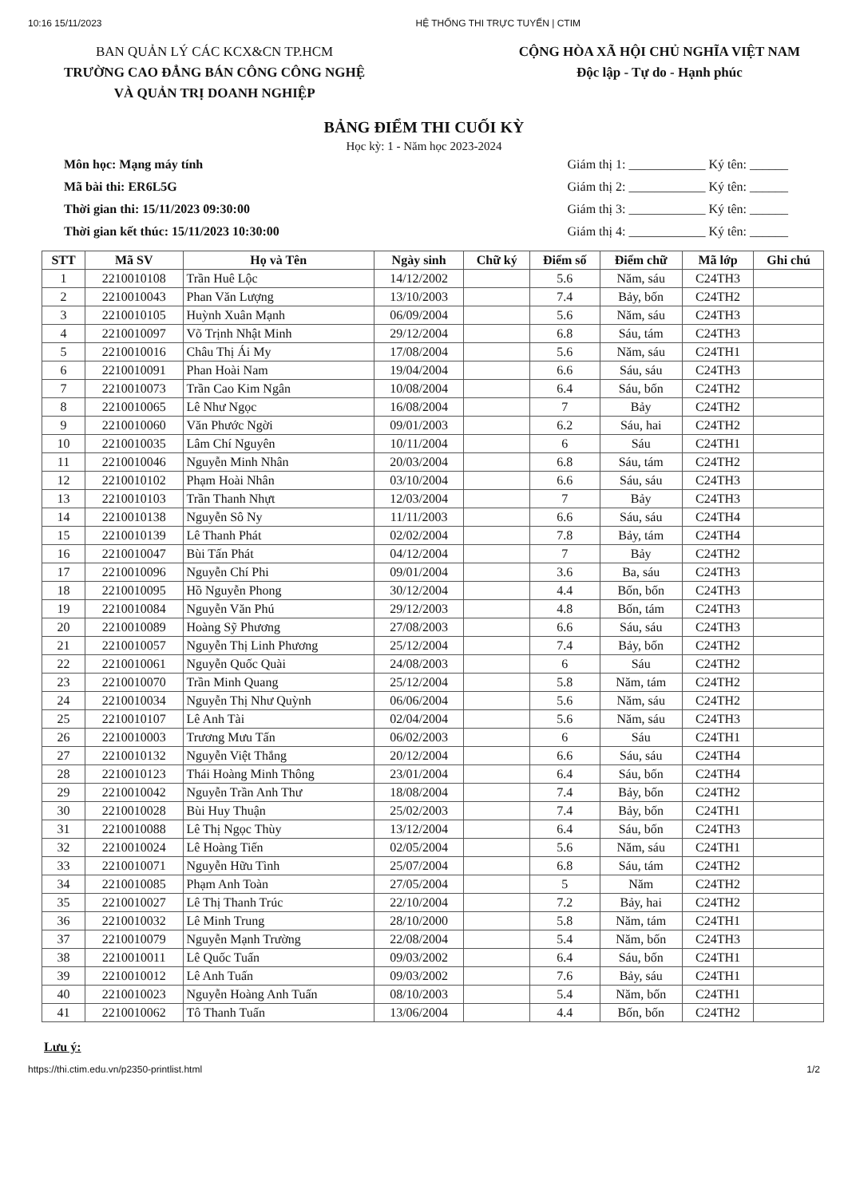10:16 15/11/2023 HỆ THỐNG THI TRỰC TUYẾN | CTIM
BAN QUẢN LÝ CÁC KCX&CN TP.HCM
TRƯỜNG CAO ĐẲNG BÁN CÔNG CÔNG NGHỆ
VÀ QUẢN TRỊ DOANH NGHIỆP
CỘNG HÒA XÃ HỘI CHỦ NGHĨA VIỆT NAM
Độc lập - Tự do - Hạnh phúc
BẢNG ĐIỂM THI CUỐI KỲ
Học kỳ: 1 - Năm học 2023-2024
Môn học: Mạng máy tính
Mã bài thi: ER6L5G
Thời gian thi: 15/11/2023 09:30:00
Thời gian kết thúc: 15/11/2023 10:30:00
Giám thị 1: ____________ Ký tên: ______
Giám thị 2: ____________ Ký tên: ______
Giám thị 3: ____________ Ký tên: ______
Giám thị 4: ____________ Ký tên: ______
| STT | Mã SV | Họ và Tên | Ngày sinh | Chữ ký | Điểm số | Điểm chữ | Mã lớp | Ghi chú |
| --- | --- | --- | --- | --- | --- | --- | --- | --- |
| 1 | 2210010108 | Trần Huê Lộc | 14/12/2002 | | 5.6 | Năm, sáu | C24TH3 | |
| 2 | 2210010043 | Phan Văn Lượng | 13/10/2003 | | 7.4 | Bảy, bốn | C24TH2 | |
| 3 | 2210010105 | Huỳnh Xuân Mạnh | 06/09/2004 | | 5.6 | Năm, sáu | C24TH3 | |
| 4 | 2210010097 | Võ Trịnh Nhật Minh | 29/12/2004 | | 6.8 | Sáu, tám | C24TH3 | |
| 5 | 2210010016 | Châu Thị Ái My | 17/08/2004 | | 5.6 | Năm, sáu | C24TH1 | |
| 6 | 2210010091 | Phan Hoài Nam | 19/04/2004 | | 6.6 | Sáu, sáu | C24TH3 | |
| 7 | 2210010073 | Trần Cao Kim Ngân | 10/08/2004 | | 6.4 | Sáu, bốn | C24TH2 | |
| 8 | 2210010065 | Lê Như Ngọc | 16/08/2004 | | 7 | Bảy | C24TH2 | |
| 9 | 2210010060 | Văn Phước Ngời | 09/01/2003 | | 6.2 | Sáu, hai | C24TH2 | |
| 10 | 2210010035 | Lâm Chí Nguyên | 10/11/2004 | | 6 | Sáu | C24TH1 | |
| 11 | 2210010046 | Nguyễn Minh Nhân | 20/03/2004 | | 6.8 | Sáu, tám | C24TH2 | |
| 12 | 2210010102 | Phạm Hoài Nhân | 03/10/2004 | | 6.6 | Sáu, sáu | C24TH3 | |
| 13 | 2210010103 | Trần Thanh Nhựt | 12/03/2004 | | 7 | Bảy | C24TH3 | |
| 14 | 2210010138 | Nguyễn Sô Ny | 11/11/2003 | | 6.6 | Sáu, sáu | C24TH4 | |
| 15 | 2210010139 | Lê Thanh Phát | 02/02/2004 | | 7.8 | Bảy, tám | C24TH4 | |
| 16 | 2210010047 | Bùi Tấn Phát | 04/12/2004 | | 7 | Bảy | C24TH2 | |
| 17 | 2210010096 | Nguyễn Chí Phi | 09/01/2004 | | 3.6 | Ba, sáu | C24TH3 | |
| 18 | 2210010095 | Hồ Nguyễn Phong | 30/12/2004 | | 4.4 | Bốn, bốn | C24TH3 | |
| 19 | 2210010084 | Nguyễn Văn Phú | 29/12/2003 | | 4.8 | Bốn, tám | C24TH3 | |
| 20 | 2210010089 | Hoàng Sỹ Phương | 27/08/2003 | | 6.6 | Sáu, sáu | C24TH3 | |
| 21 | 2210010057 | Nguyễn Thị Linh Phương | 25/12/2004 | | 7.4 | Bảy, bốn | C24TH2 | |
| 22 | 2210010061 | Nguyễn Quốc Quài | 24/08/2003 | | 6 | Sáu | C24TH2 | |
| 23 | 2210010070 | Trần Minh Quang | 25/12/2004 | | 5.8 | Năm, tám | C24TH2 | |
| 24 | 2210010034 | Nguyễn Thị Như Quỳnh | 06/06/2004 | | 5.6 | Năm, sáu | C24TH2 | |
| 25 | 2210010107 | Lê Anh Tài | 02/04/2004 | | 5.6 | Năm, sáu | C24TH3 | |
| 26 | 2210010003 | Trương Mưu Tấn | 06/02/2003 | | 6 | Sáu | C24TH1 | |
| 27 | 2210010132 | Nguyễn Việt Thắng | 20/12/2004 | | 6.6 | Sáu, sáu | C24TH4 | |
| 28 | 2210010123 | Thái Hoàng Minh Thông | 23/01/2004 | | 6.4 | Sáu, bốn | C24TH4 | |
| 29 | 2210010042 | Nguyễn Trần Anh Thư | 18/08/2004 | | 7.4 | Bảy, bốn | C24TH2 | |
| 30 | 2210010028 | Bùi Huy Thuận | 25/02/2003 | | 7.4 | Bảy, bốn | C24TH1 | |
| 31 | 2210010088 | Lê Thị Ngọc Thùy | 13/12/2004 | | 6.4 | Sáu, bốn | C24TH3 | |
| 32 | 2210010024 | Lê Hoàng Tiến | 02/05/2004 | | 5.6 | Năm, sáu | C24TH1 | |
| 33 | 2210010071 | Nguyễn Hữu Tình | 25/07/2004 | | 6.8 | Sáu, tám | C24TH2 | |
| 34 | 2210010085 | Phạm Anh Toàn | 27/05/2004 | | 5 | Năm | C24TH2 | |
| 35 | 2210010027 | Lê Thị Thanh Trúc | 22/10/2004 | | 7.2 | Bảy, hai | C24TH2 | |
| 36 | 2210010032 | Lê Minh Trung | 28/10/2000 | | 5.8 | Năm, tám | C24TH1 | |
| 37 | 2210010079 | Nguyễn Mạnh Trường | 22/08/2004 | | 5.4 | Năm, bốn | C24TH3 | |
| 38 | 2210010011 | Lê Quốc Tuấn | 09/03/2002 | | 6.4 | Sáu, bốn | C24TH1 | |
| 39 | 2210010012 | Lê Anh Tuấn | 09/03/2002 | | 7.6 | Bảy, sáu | C24TH1 | |
| 40 | 2210010023 | Nguyễn Hoàng Anh Tuấn | 08/10/2003 | | 5.4 | Năm, bốn | C24TH1 | |
| 41 | 2210010062 | Tô Thanh Tuấn | 13/06/2004 | | 4.4 | Bốn, bốn | C24TH2 | |
Lưu ý:
https://thi.ctim.edu.vn/p2350-printlist.html 1/2